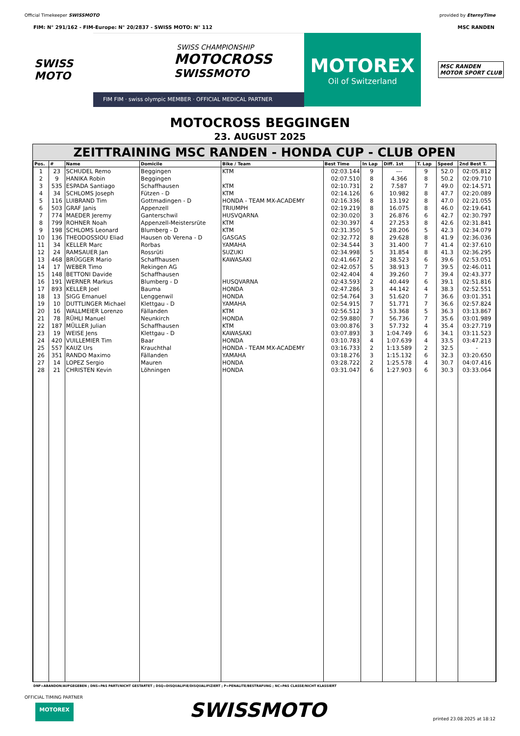Official Timekeeper SWISSMOTO provided by EternyTime
FIM: N° 291/162 - FIM-Europe: N° 20/2837 - SWISS MOTO: N° 112 MSC RANDEN
SWISS MOTO
SWISS CHAMPIONSHIP
MOTOCROSS
SWISSMOTO
FIM FIM · swiss olympic MEMBER · OFFICIAL MEDICAL PARTNER
MOTOREX
Oil of Switzerland
MSC RANDEN
MOTOR SPORT CLUB
MOTOCROSS BEGGINGEN
23. AUGUST 2025
ZEITTRAINING MSC RANDEN - HONDA CUP - CLUB OPEN
| Pos. | # | Name | Domicile | Bike / Team | Best Time | In Lap | Diff. 1st | T. Lap | Speed | 2nd Best T. |
| --- | --- | --- | --- | --- | --- | --- | --- | --- | --- | --- |
| 1 | 23 | SCHUDEL Remo | Beggingen | KTM | 02:03.144 | 9 | --- | 9 | 52.0 | 02:05.812 |
| 2 | 9 | HANIKA Robin | Beggingen | | 02:07.510 | 8 | 4.366 | 8 | 50.2 | 02:09.710 |
| 3 | 535 | ESPADA Santiago | Schaffhausen | KTM | 02:10.731 | 2 | 7.587 | 7 | 49.0 | 02:14.571 |
| 4 | 34 | SCHLOMS Joseph | Fützen - D | KTM | 02:14.126 | 6 | 10.982 | 8 | 47.7 | 02:20.089 |
| 5 | 116 | LUIBRAND Tim | Gottmadingen - D | HONDA - TEAM MX-ACADEMY | 02:16.336 | 8 | 13.192 | 8 | 47.0 | 02:21.055 |
| 6 | 503 | GRAF Janis | Appenzell | TRIUMPH | 02:19.219 | 8 | 16.075 | 8 | 46.0 | 02:19.641 |
| 7 | 774 | MAEDER Jeremy | Ganterschwil | HUSVQARNA | 02:30.020 | 3 | 26.876 | 6 | 42.7 | 02:30.797 |
| 8 | 799 | ROHNER Noah | Appenzell-Meistersrüte | KTM | 02:30.397 | 4 | 27.253 | 8 | 42.6 | 02:31.841 |
| 9 | 198 | SCHLOMS Leonard | Blumberg - D | KTM | 02:31.350 | 5 | 28.206 | 5 | 42.3 | 02:34.079 |
| 10 | 136 | THEODOSSIOU Eliad | Hausen ob Verena - D | GASGAS | 02:32.772 | 8 | 29.628 | 8 | 41.9 | 02:36.036 |
| 11 | 34 | KELLER Marc | Rorbas | YAMAHA | 02:34.544 | 3 | 31.400 | 7 | 41.4 | 02:37.610 |
| 12 | 24 | RAMSAUER Jan | Rossrüti | SUZUKI | 02:34.998 | 5 | 31.854 | 8 | 41.3 | 02:36.295 |
| 13 | 468 | BRÜGGER Mario | Schaffhausen | KAWASAKI | 02:41.667 | 2 | 38.523 | 6 | 39.6 | 02:53.051 |
| 14 | 17 | WEBER Timo | Rekingen AG | | 02:42.057 | 5 | 38.913 | 7 | 39.5 | 02:46.011 |
| 15 | 148 | BETTONI Davide | Schaffhausen | | 02:42.404 | 4 | 39.260 | 7 | 39.4 | 02:43.377 |
| 16 | 191 | WERNER Markus | Blumberg - D | HUSQVARNA | 02:43.593 | 2 | 40.449 | 6 | 39.1 | 02:51.816 |
| 17 | 893 | KELLER Joel | Bauma | HONDA | 02:47.286 | 3 | 44.142 | 4 | 38.3 | 02:52.551 |
| 18 | 13 | SIGG Emanuel | Lenggenwil | HONDA | 02:54.764 | 3 | 51.620 | 7 | 36.6 | 03:01.351 |
| 19 | 10 | DUTTLINGER Michael | Klettgau - D | YAMAHA | 02:54.915 | 7 | 51.771 | 7 | 36.6 | 02:57.824 |
| 20 | 16 | WALLMEIER Lorenzo | Fällanden | KTM | 02:56.512 | 3 | 53.368 | 5 | 36.3 | 03:13.867 |
| 21 | 78 | RÜHLI Manuel | Neunkirch | HONDA | 02:59.880 | 7 | 56.736 | 7 | 35.6 | 03:01.989 |
| 22 | 187 | MÜLLER Julian | Schaffhausen | KTM | 03:00.876 | 3 | 57.732 | 4 | 35.4 | 03:27.719 |
| 23 | 19 | WEISE Jens | Klettgau - D | KAWASAKI | 03:07.893 | 3 | 1:04.749 | 6 | 34.1 | 03:11.523 |
| 24 | 420 | VUILLEMIER Tim | Baar | HONDA | 03:10.783 | 4 | 1:07.639 | 4 | 33.5 | 03:47.213 |
| 25 | 557 | KAUZ Urs | Krauchthal | HONDA - TEAM MX-ACADEMY | 03:16.733 | 2 | 1:13.589 | 2 | 32.5 | - |
| 26 | 351 | RANDO Maximo | Fällanden | YAMAHA | 03:18.276 | 3 | 1:15.132 | 6 | 32.3 | 03:20.650 |
| 27 | 14 | LOPEZ Sergio | Mauren | HONDA | 03:28.722 | 2 | 1:25.578 | 4 | 30.7 | 04:07.416 |
| 28 | 21 | CHRISTEN Kevin | Löhningen | HONDA | 03:31.047 | 6 | 1:27.903 | 6 | 30.3 | 03:33.064 |
DNF=ABANDON/AUFGEGEBEN ; DNS=PAS PARTI/NICHT GESTARTET ; DSQ=DISQUALIFIE/DISQUALIFIZIERT ; P=PENALITE/BESTRAFUNG ; NC=PAS CLASSE/NICHT KLASSIERT
OFFICIAL TIMING PARTNER
MOTOREX
SWISSMOTO
printed 23.08.2025 at 18:12